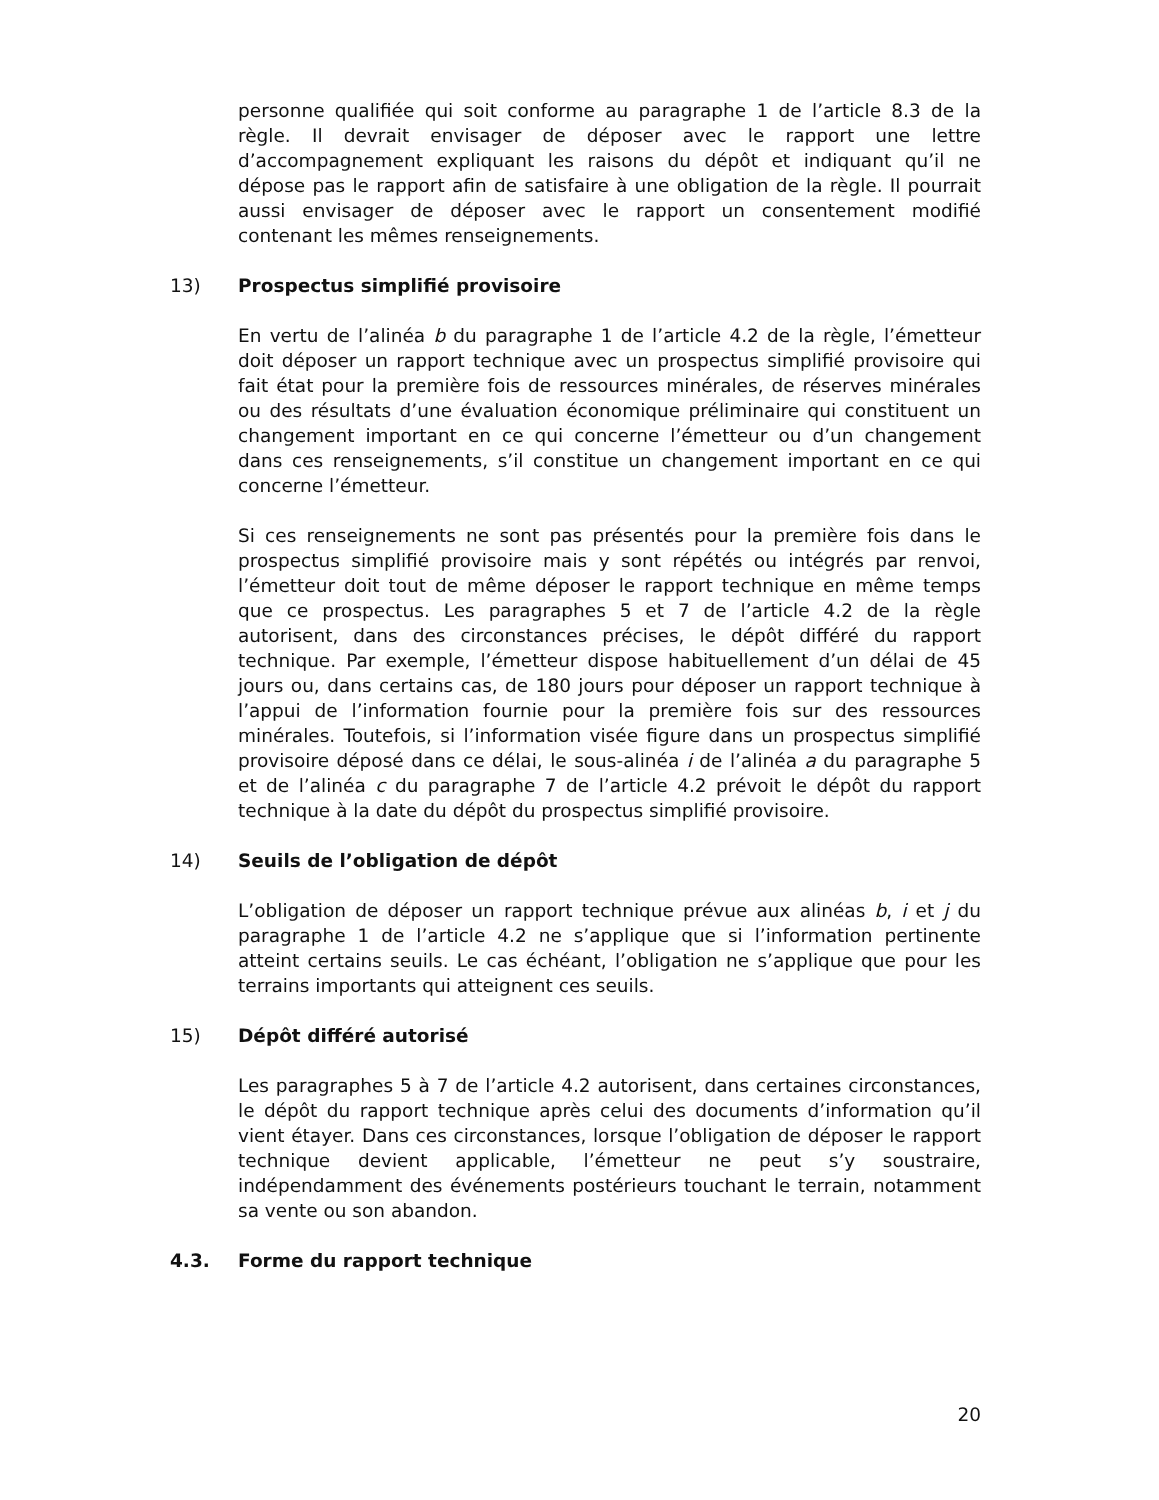personne qualifiée qui soit conforme au paragraphe 1 de l’article 8.3 de la règle. Il devrait envisager de déposer avec le rapport une lettre d’accompagnement expliquant les raisons du dépôt et indiquant qu’il ne dépose pas le rapport afin de satisfaire à une obligation de la règle. Il pourrait aussi envisager de déposer avec le rapport un consentement modifié contenant les mêmes renseignements.
13) Prospectus simplifié provisoire
En vertu de l’alinéa b du paragraphe 1 de l’article 4.2 de la règle, l’émetteur doit déposer un rapport technique avec un prospectus simplifié provisoire qui fait état pour la première fois de ressources minérales, de réserves minérales ou des résultats d’une évaluation économique préliminaire qui constituent un changement important en ce qui concerne l’émetteur ou d’un changement dans ces renseignements, s’il constitue un changement important en ce qui concerne l’émetteur.
Si ces renseignements ne sont pas présentés pour la première fois dans le prospectus simplifié provisoire mais y sont répétés ou intégrés par renvoi, l’émetteur doit tout de même déposer le rapport technique en même temps que ce prospectus. Les paragraphes 5 et 7 de l’article 4.2 de la règle autorisent, dans des circonstances précises, le dépôt différé du rapport technique. Par exemple, l’émetteur dispose habituellement d’un délai de 45 jours ou, dans certains cas, de 180 jours pour déposer un rapport technique à l’appui de l’information fournie pour la première fois sur des ressources minérales. Toutefois, si l’information visée figure dans un prospectus simplifié provisoire déposé dans ce délai, le sous-alinéa i de l’alinéa a du paragraphe 5 et de l’alinéa c du paragraphe 7 de l’article 4.2 prévoit le dépôt du rapport technique à la date du dépôt du prospectus simplifié provisoire.
14) Seuils de l’obligation de dépôt
L’obligation de déposer un rapport technique prévue aux alinéas b, i et j du paragraphe 1 de l’article 4.2 ne s’applique que si l’information pertinente atteint certains seuils. Le cas échéant, l’obligation ne s’applique que pour les terrains importants qui atteignent ces seuils.
15) Dépôt différé autorisé
Les paragraphes 5 à 7 de l’article 4.2 autorisent, dans certaines circonstances, le dépôt du rapport technique après celui des documents d’information qu’il vient étayer. Dans ces circonstances, lorsque l’obligation de déposer le rapport technique devient applicable, l’émetteur ne peut s’y soustraire, indépendamment des événements postérieurs touchant le terrain, notamment sa vente ou son abandon.
4.3. Forme du rapport technique
20